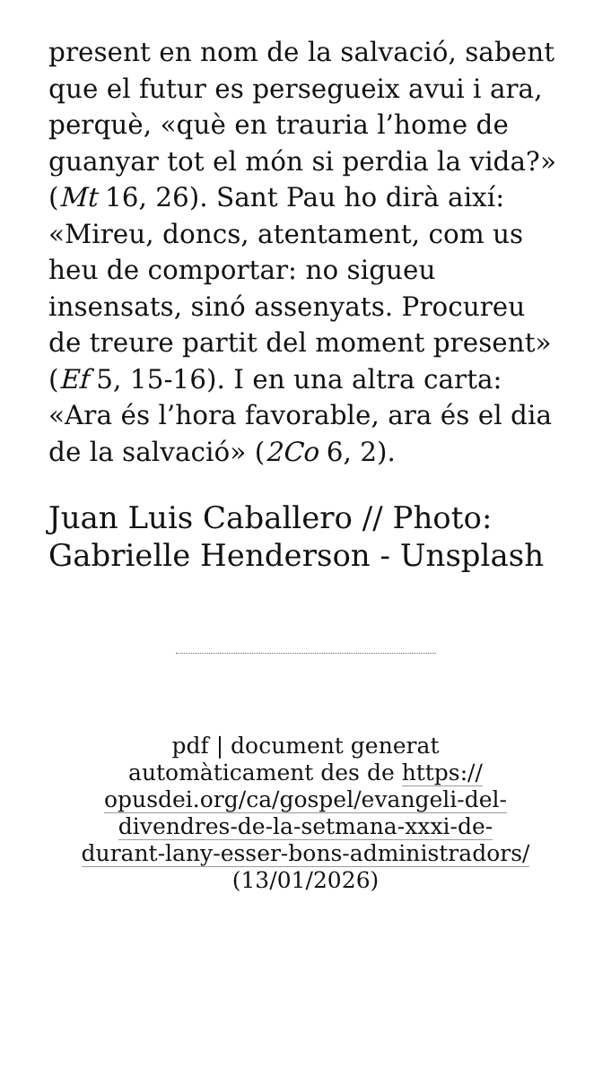present en nom de la salvació, sabent que el futur es persegueix avui i ara, perquè, «què en trauria l’home de guanyar tot el món si perdia la vida?» (Mt 16, 26). Sant Pau ho dirà així: «Mireu, doncs, atentament, com us heu de comportar: no sigueu insensats, sinó assenyats. Procureu de treure partit del moment present» (Ef 5, 15-16). I en una altra carta: «Ara és l’hora favorable, ara és el dia de la salvació» (2Co 6, 2).
Juan Luis Caballero // Photo: Gabrielle Henderson - Unsplash
pdf | document generat
automàticament des de https://
opusdei.org/ca/gospel/evangeli-del-
divendres-de-la-setmana-xxxi-de-
durant-lany-esser-bons-administradors/
(13/01/2026)